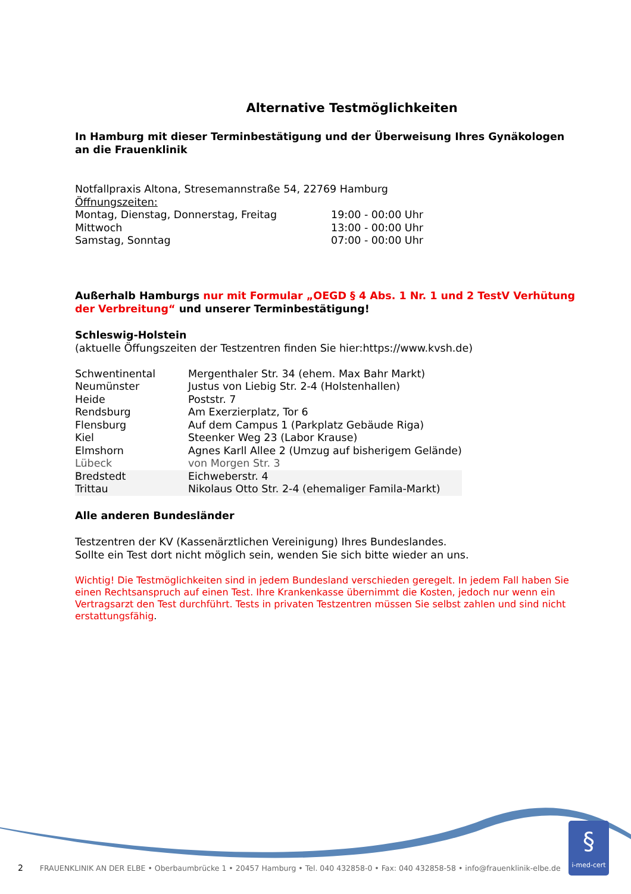Alternative Testmöglichkeiten
In Hamburg mit dieser Terminbestätigung und der Überweisung Ihres Gynäkologen an die Frauenklinik
Notfallpraxis Altona, Stresemannstraße 54, 22769 Hamburg
Öffnungszeiten:
| Montag, Dienstag, Donnerstag, Freitag | 19:00 - 00:00 Uhr |
| Mittwoch | 13:00 - 00:00 Uhr |
| Samstag, Sonntag | 07:00 - 00:00 Uhr |
Außerhalb Hamburgs nur mit Formular „OEGD § 4 Abs. 1 Nr. 1 und 2 TestV Verhütung der Verbreitung“ und unserer Terminbestätigung!
Schleswig-Holstein
(aktuelle Öffungszeiten der Testzentren finden Sie hier:https://www.kvsh.de)
| Schwentinental | Mergenthaler Str. 34 (ehem. Max Bahr Markt) |
| Neumünster | Justus von Liebig Str. 2-4 (Holstenhallen) |
| Heide | Poststr. 7 |
| Rendsburg | Am Exerzierplatz, Tor 6 |
| Flensburg | Auf dem Campus 1 (Parkplatz Gebäude Riga) |
| Kiel | Steenker Weg 23 (Labor Krause) |
| Elmshorn | Agnes Karll Allee 2 (Umzug auf bisherigem Gelände) |
| Lübeck | von Morgen Str. 3 |
| Bredstedt | Eichweberstr. 4 |
| Trittau | Nikolaus Otto Str. 2-4 (ehemaliger Famila-Markt) |
Alle anderen Bundesländer
Testzentren der KV (Kassenärztlichen Vereinigung) Ihres Bundeslandes.
Sollte ein Test dort nicht möglich sein, wenden Sie sich bitte wieder an uns.
Wichtig! Die Testmöglichkeiten sind in jedem Bundesland verschieden geregelt. In jedem Fall haben Sie einen Rechtsanspruch auf einen Test. Ihre Krankenkasse übernimmt die Kosten, jedoch nur wenn ein Vertragsarzt den Test durchführt. Tests in privaten Testzentren müssen Sie selbst zahlen und sind nicht erstattungsfähig.
§
i-med-cert
2 FRAUENKLINIK AN DER ELBE • Oberbaumbrücke 1 • 20457 Hamburg • Tel. 040 432858-0 • Fax: 040 432858-58 • info@frauenklinik-elbe.de